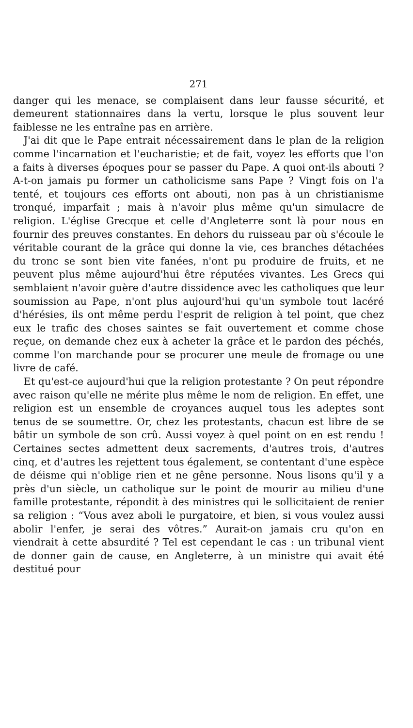271
danger qui les menace, se complaisent dans leur fausse sécurité, et demeurent stationnaires dans la vertu, lorsque le plus souvent leur faiblesse ne les entraîne pas en arrière.
J'ai dit que le Pape entrait nécessairement dans le plan de la religion comme l'incarnation et l'eucharistie; et de fait, voyez les efforts que l'on a faits à diverses époques pour se passer du Pape. A quoi ont-ils abouti ? A-t-on jamais pu former un catholicisme sans Pape ? Vingt fois on l'a tenté, et toujours ces efforts ont abouti, non pas à un christianisme tronqué, imparfait ; mais à n'avoir plus même qu'un simulacre de religion. L'église Grecque et celle d'Angleterre sont là pour nous en fournir des preuves constantes. En dehors du ruisseau par où s'écoule le véritable courant de la grâce qui donne la vie, ces branches détachées du tronc se sont bien vite fanées, n'ont pu produire de fruits, et ne peuvent plus même aujourd'hui être réputées vivantes. Les Grecs qui semblaient n'avoir guère d'autre dissidence avec les catholiques que leur soumission au Pape, n'ont plus aujourd'hui qu'un symbole tout lacéré d'hérésies, ils ont même perdu l'esprit de religion à tel point, que chez eux le trafic des choses saintes se fait ouvertement et comme chose reçue, on demande chez eux à acheter la grâce et le pardon des péchés, comme l'on marchande pour se procurer une meule de fromage ou une livre de café.
Et qu'est-ce aujourd'hui que la religion protestante ? On peut répondre avec raison qu'elle ne mérite plus même le nom de religion. En effet, une religion est un ensemble de croyances auquel tous les adeptes sont tenus de se soumettre. Or, chez les protestants, chacun est libre de se bâtir un symbole de son crû. Aussi voyez à quel point on en est rendu ! Certaines sectes admettent deux sacrements, d'autres trois, d'autres cinq, et d'autres les rejettent tous également, se contentant d'une espèce de déisme qui n'oblige rien et ne gêne personne. Nous lisons qu'il y a près d'un siècle, un catholique sur le point de mourir au milieu d'une famille protestante, répondit à des ministres qui le sollicitaient de renier sa religion : “Vous avez aboli le purgatoire, et bien, si vous voulez aussi abolir l'enfer, je serai des vôtres.” Aurait-on jamais cru qu'on en viendrait à cette absurdité ? Tel est cependant le cas : un tribunal vient de donner gain de cause, en Angleterre, à un ministre qui avait été destitué pour